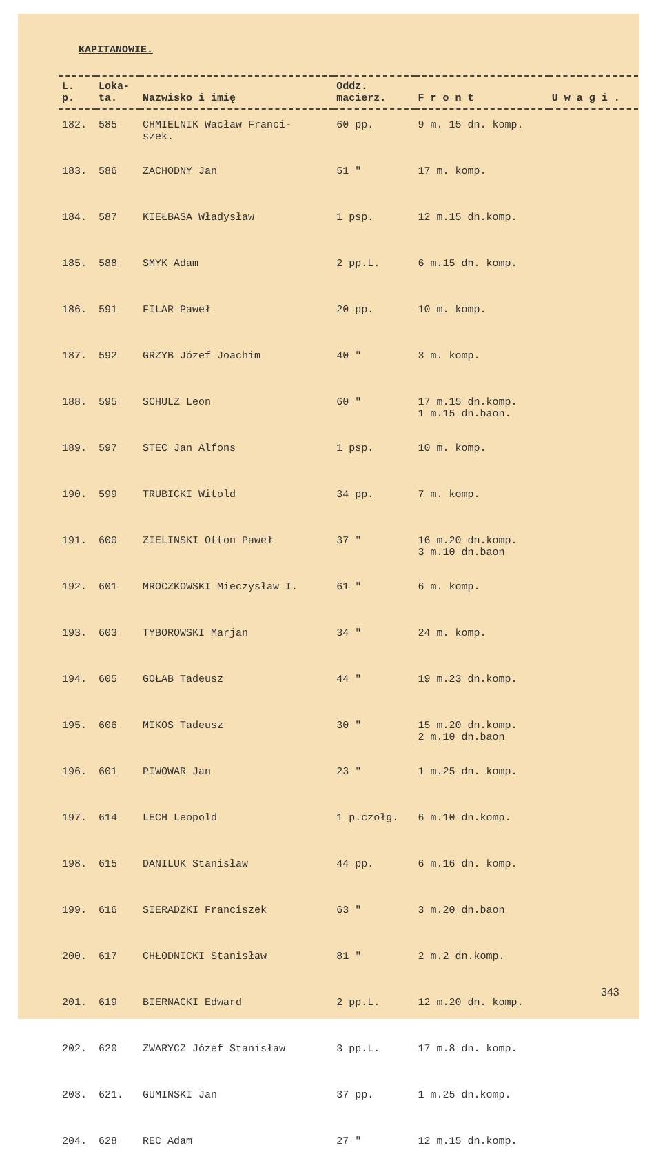KAPITANOWIE.
| L. p. | Loka- ta. | Nazwisko i imię | Oddz. macierz. | F r o n t | U w a g i . |
| --- | --- | --- | --- | --- | --- |
| 182. | 585 | CHMIELNIK Wacław Franci- szek. | 60 pp. | 9 m. 15 dn. komp. | |
| 183. | 586 | ZACHODNY Jan | 51 " | 17 m. komp. | |
| 184. | 587 | KIEŁBASA Władysław | 1 psp. | 12 m.15 dn.komp. | |
| 185. | 588 | SMYK Adam | 2 pp.L. | 6 m.15 dn. komp. | |
| 186. | 591 | FILAR Paweł | 20 pp. | 10 m. komp. | |
| 187. | 592 | GRZYB Józef Joachim | 40 " | 3 m. komp. | |
| 188. | 595 | SCHULZ Leon | 60 " | 17 m.15 dn.komp. 1 m.15 dn.baon. | |
| 189. | 597 | STEC Jan Alfons | 1 psp. | 10 m. komp. | |
| 190. | 599 | TRUBICKI Witold | 34 pp. | 7 m. komp. | |
| 191. | 600 | ZIELINSKI Otton Paweł | 37 " | 16 m.20 dn.komp. 3 m.10 dn.baon | |
| 192. | 601 | MROCZKOWSKI Mieczysław I. | 61 " | 6 m. komp. | |
| 193. | 603 | TYBOROWSKI Marjan | 34 " | 24 m. komp. | |
| 194. | 605 | GOŁAB Tadeusz | 44 " | 19 m.23 dn.komp. | |
| 195. | 606 | MIKOS Tadeusz | 30 " | 15 m.20 dn.komp. 2 m.10 dn.baon | |
| 196. | 601 | PIWOWAR Jan | 23 " | 1 m.25 dn. komp. | |
| 197. | 614 | LECH Leopold | 1 p.czołg. | 6 m.10 dn.komp. | |
| 198. | 615 | DANILUK Stanisław | 44 pp. | 6 m.16 dn. komp. | |
| 199. | 616 | SIERADZKI Franciszek | 63 " | 3 m.20 dn.baon | |
| 200. | 617 | CHŁODNICKI Stanisław | 81 " | 2 m.2 dn.komp. | |
| 201. | 619 | BIERNACKI Edward | 2 pp.L. | 12 m.20 dn. komp. | |
| 202. | 620 | ZWARYCZ Józef Stanisław | 3 pp.L. | 17 m.8 dn. komp. | |
| 203. | 621. | GUMINSKI Jan | 37 pp. | 1 m.25 dn.komp. | |
| 204. | 628 | REC Adam | 27 " | 12 m.15 dn.komp. | |
343